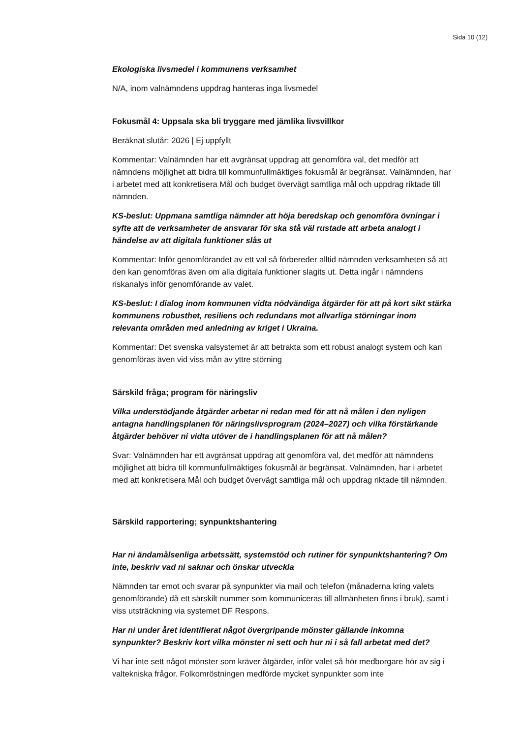Sida 10 (12)
Ekologiska livsmedel i kommunens verksamhet
N/A, inom valnämndens uppdrag hanteras inga livsmedel
Fokusmål 4: Uppsala ska bli tryggare med jämlika livsvillkor
Beräknat slutår: 2026 | Ej uppfyllt
Kommentar: Valnämnden har ett avgränsat uppdrag att genomföra val, det medför att nämndens möjlighet att bidra till kommunfullmäktiges fokusmål är begränsat. Valnämnden, har i arbetet med att konkretisera Mål och budget övervägt samtliga mål och uppdrag riktade till nämnden.
KS-beslut: Uppmana samtliga nämnder att höja beredskap och genomföra övningar i syfte att de verksamheter de ansvarar för ska stå väl rustade att arbeta analogt i händelse av att digitala funktioner slås ut
Kommentar: Inför genomförandet av ett val så förbereder alltid nämnden verksamheten så att den kan genomföras även om alla digitala funktioner slagits ut. Detta ingår i nämndens riskanalys inför genomförande av valet.
KS-beslut: I dialog inom kommunen vidta nödvändiga åtgärder för att på kort sikt stärka kommunens robusthet, resiliens och redundans mot allvarliga störningar inom relevanta områden med anledning av kriget i Ukraina.
Kommentar: Det svenska valsystemet är att betrakta som ett robust analogt system och kan genomföras även vid viss mån av yttre störning
Särskild fråga; program för näringsliv
Vilka understödjande åtgärder arbetar ni redan med för att nå målen i den nyligen antagna handlingsplanen för näringslivsprogram (2024–2027) och vilka förstärkande åtgärder behöver ni vidta utöver de i handlingsplanen för att nå målen?
Svar: Valnämnden har ett avgränsat uppdrag att genomföra val, det medför att nämndens möjlighet att bidra till kommunfullmäktiges fokusmål är begränsat. Valnämnden, har i arbetet med att konkretisera Mål och budget övervägt samtliga mål och uppdrag riktade till nämnden.
Särskild rapportering; synpunktshantering
Har ni ändamålsenliga arbetssätt, systemstöd och rutiner för synpunktshantering? Om inte, beskriv vad ni saknar och önskar utveckla
Nämnden tar emot och svarar på synpunkter via mail och telefon (månaderna kring valets genomförande) då ett särskilt nummer som kommuniceras till allmänheten finns i bruk), samt i viss utsträckning via systemet DF Respons.
Har ni under året identifierat något övergripande mönster gällande inkomna synpunkter? Beskriv kort vilka mönster ni sett och hur ni i så fall arbetat med det?
Vi har inte sett något mönster som kräver åtgärder, inför valet så hör medborgare hör av sig i valtekniska frågor. Folkomröstningen medförde mycket synpunkter som inte